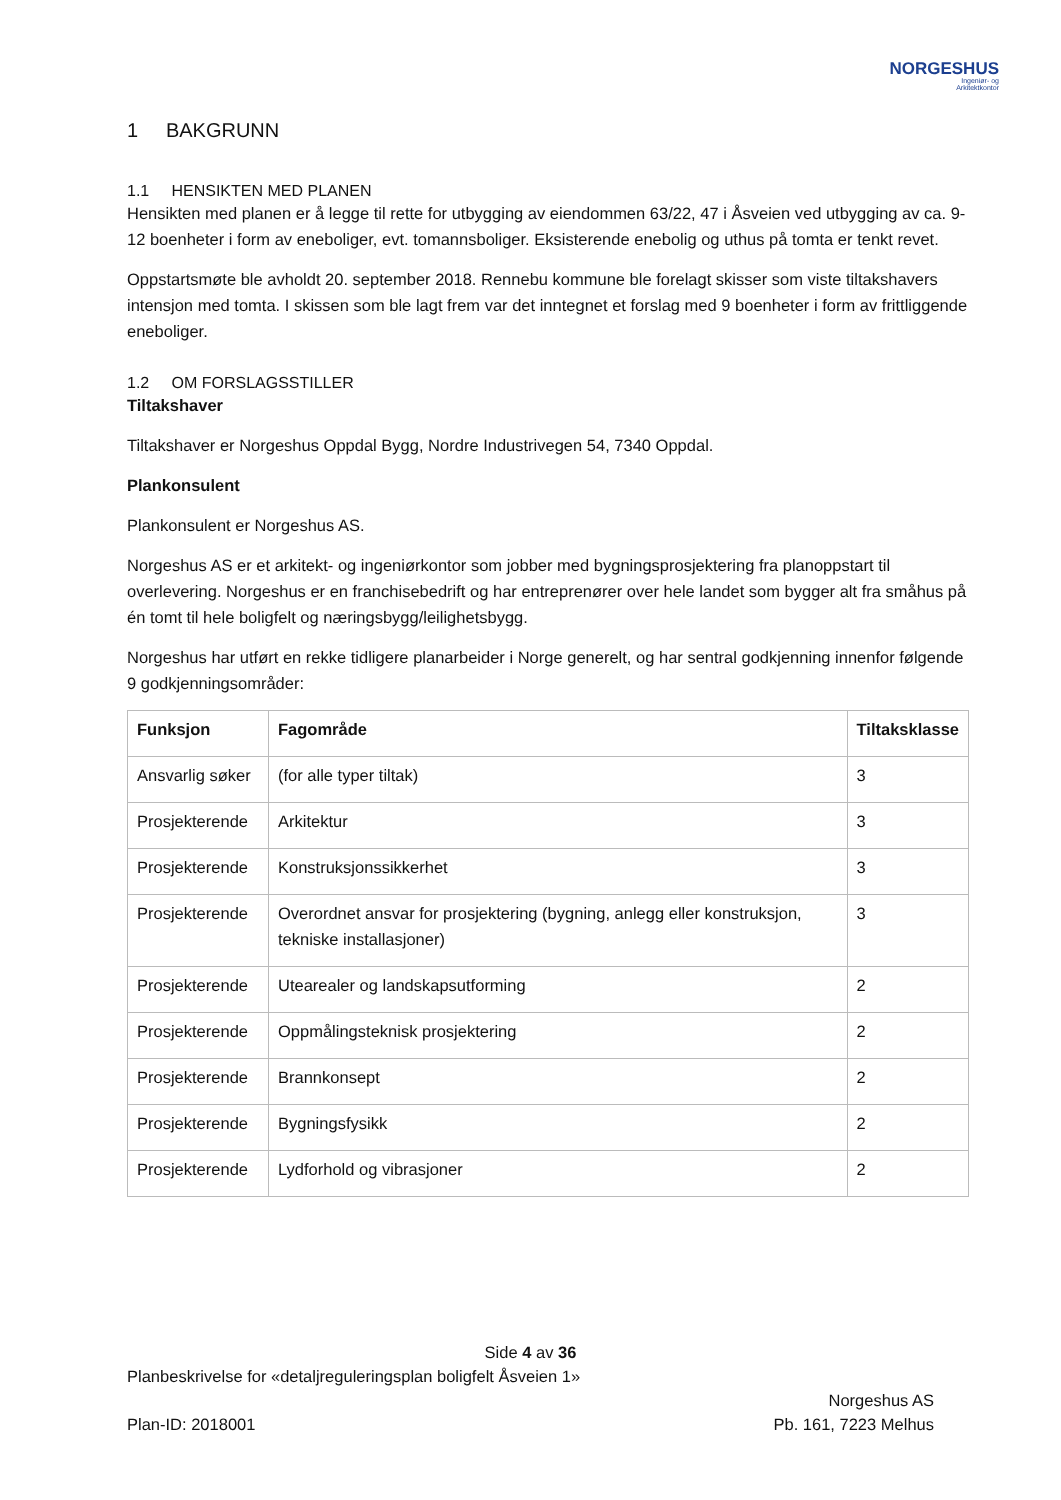NORGESHUS
Ingeniør- og
Arkitektkontor
1 BAKGRUNN
1.1 HENSIKTEN MED PLANEN
Hensikten med planen er å legge til rette for utbygging av eiendommen 63/22, 47 i Åsveien ved utbygging av ca. 9-12 boenheter i form av eneboliger, evt. tomannsboliger. Eksisterende enebolig og uthus på tomta er tenkt revet.
Oppstartsmøte ble avholdt 20. september 2018. Rennebu kommune ble forelagt skisser som viste tiltakshavers intensjon med tomta. I skissen som ble lagt frem var det inntegnet et forslag med 9 boenheter i form av frittliggende eneboliger.
1.2 OM FORSLAGSSTILLER
Tiltakshaver
Tiltakshaver er Norgeshus Oppdal Bygg, Nordre Industrivegen 54, 7340 Oppdal.
Plankonsulent
Plankonsulent er Norgeshus AS.
Norgeshus AS er et arkitekt- og ingeniørkontor som jobber med bygningsprosjektering fra planoppstart til overlevering. Norgeshus er en franchisebedrift og har entreprenører over hele landet som bygger alt fra småhus på én tomt til hele boligfelt og næringsbygg/leilighetsbygg.
Norgeshus har utført en rekke tidligere planarbeider i Norge generelt, og har sentral godkjenning innenfor følgende 9 godkjenningsområder:
| Funksjon | Fagområde | Tiltaksklasse |
| --- | --- | --- |
| Ansvarlig søker | (for alle typer tiltak) | 3 |
| Prosjekterende | Arkitektur | 3 |
| Prosjekterende | Konstruksjonssikkerhet | 3 |
| Prosjekterende | Overordnet ansvar for prosjektering (bygning, anlegg eller konstruksjon, tekniske installasjoner) | 3 |
| Prosjekterende | Utearealer og landskapsutforming | 2 |
| Prosjekterende | Oppmålingsteknisk prosjektering | 2 |
| Prosjekterende | Brannkonsept | 2 |
| Prosjekterende | Bygningsfysikk | 2 |
| Prosjekterende | Lydforhold og vibrasjoner | 2 |
Side 4 av 36
Planbeskrivelse for «detaljreguleringsplan boligfelt Åsveien 1»
Norgeshus AS
Plan-ID: 2018001 Pb. 161, 7223 Melhus